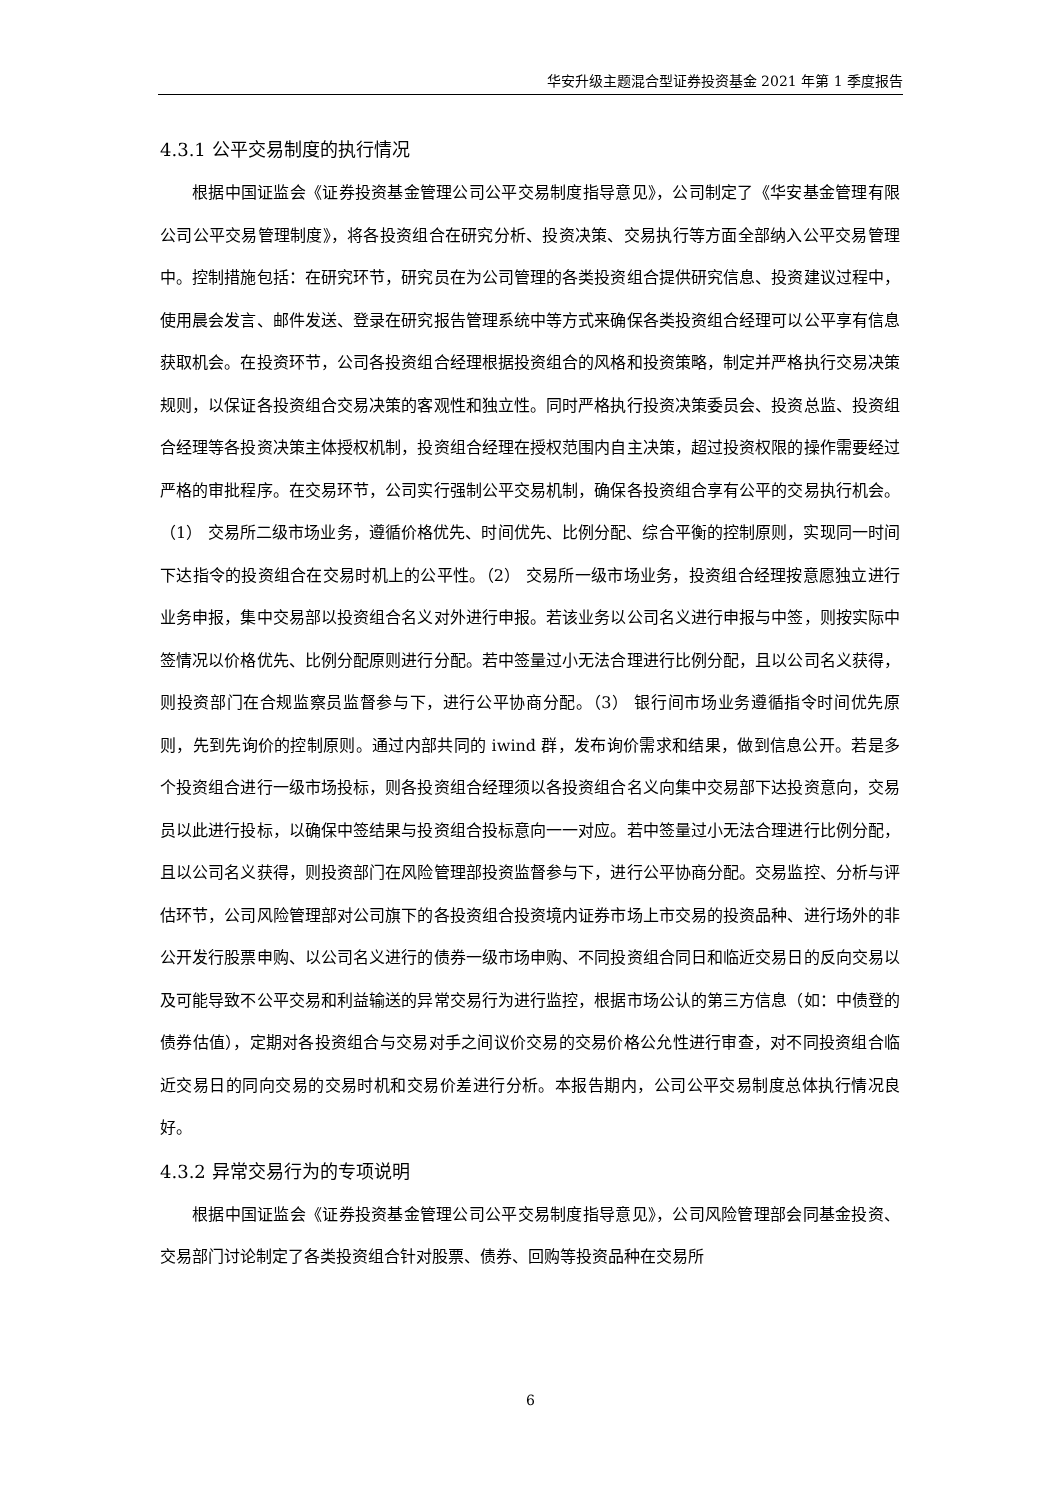华安升级主题混合型证券投资基金 2021 年第 1 季度报告
4.3.1 公平交易制度的执行情况
根据中国证监会《证券投资基金管理公司公平交易制度指导意见》，公司制定了《华安基金管理有限公司公平交易管理制度》，将各投资组合在研究分析、投资决策、交易执行等方面全部纳入公平交易管理中。控制措施包括：在研究环节，研究员在为公司管理的各类投资组合提供研究信息、投资建议过程中，使用晨会发言、邮件发送、登录在研究报告管理系统中等方式来确保各类投资组合经理可以公平享有信息获取机会。在投资环节，公司各投资组合经理根据投资组合的风格和投资策略，制定并严格执行交易决策规则，以保证各投资组合交易决策的客观性和独立性。同时严格执行投资决策委员会、投资总监、投资组合经理等各投资决策主体授权机制，投资组合经理在授权范围内自主决策，超过投资权限的操作需要经过严格的审批程序。在交易环节，公司实行强制公平交易机制，确保各投资组合享有公平的交易执行机会。（1） 交易所二级市场业务，遵循价格优先、时间优先、比例分配、综合平衡的控制原则，实现同一时间下达指令的投资组合在交易时机上的公平性。（2） 交易所一级市场业务，投资组合经理按意愿独立进行业务申报，集中交易部以投资组合名义对外进行申报。若该业务以公司名义进行申报与中签，则按实际中签情况以价格优先、比例分配原则进行分配。若中签量过小无法合理进行比例分配，且以公司名义获得，则投资部门在合规监察员监督参与下，进行公平协商分配。（3） 银行间市场业务遵循指令时间优先原则，先到先询价的控制原则。通过内部共同的 iwind 群，发布询价需求和结果，做到信息公开。若是多个投资组合进行一级市场投标，则各投资组合经理须以各投资组合名义向集中交易部下达投资意向，交易员以此进行投标，以确保中签结果与投资组合投标意向一一对应。若中签量过小无法合理进行比例分配，且以公司名义获得，则投资部门在风险管理部投资监督参与下，进行公平协商分配。交易监控、分析与评估环节，公司风险管理部对公司旗下的各投资组合投资境内证券市场上市交易的投资品种、进行场外的非公开发行股票申购、以公司名义进行的债券一级市场申购、不同投资组合同日和临近交易日的反向交易以及可能导致不公平交易和利益输送的异常交易行为进行监控，根据市场公认的第三方信息（如：中债登的债券估值），定期对各投资组合与交易对手之间议价交易的交易价格公允性进行审查，对不同投资组合临近交易日的同向交易的交易时机和交易价差进行分析。本报告期内，公司公平交易制度总体执行情况良好。
4.3.2 异常交易行为的专项说明
根据中国证监会《证券投资基金管理公司公平交易制度指导意见》，公司风险管理部会同基金投资、交易部门讨论制定了各类投资组合针对股票、债券、回购等投资品种在交易所
6